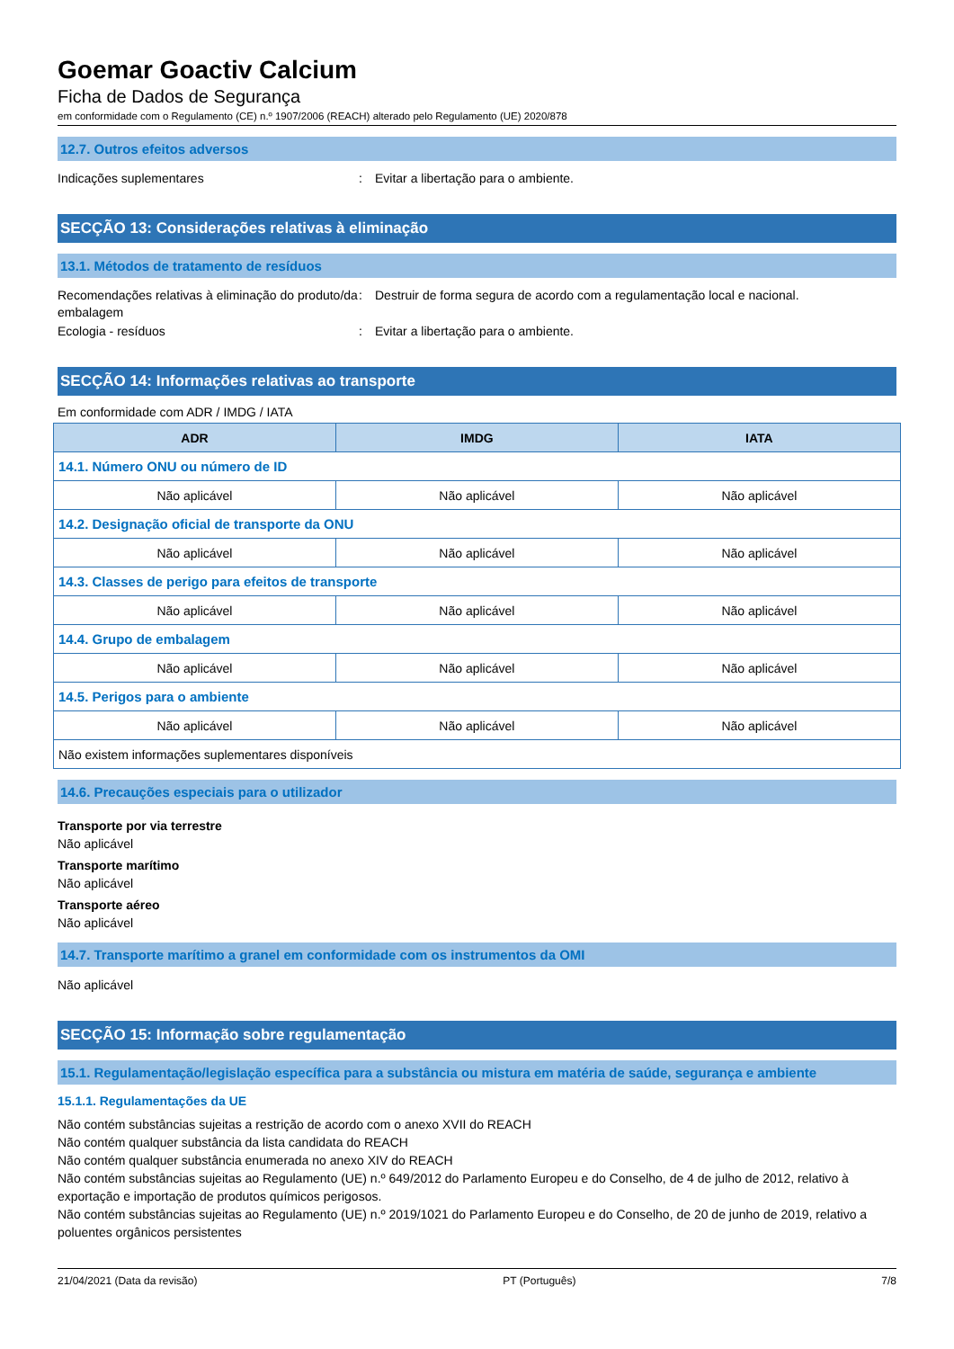Goemar Goactiv Calcium
Ficha de Dados de Segurança
em conformidade com o Regulamento (CE) n.º 1907/2006 (REACH) alterado pelo Regulamento (UE) 2020/878
12.7. Outros efeitos adversos
Indicações suplementares : Evitar a libertação para o ambiente.
SECÇÃO 13: Considerações relativas à eliminação
13.1. Métodos de tratamento de resíduos
Recomendações relativas à eliminação do produto/da embalagem
: Destruir de forma segura de acordo com a regulamentação local e nacional.
Ecologia - resíduos : Evitar a libertação para o ambiente.
SECÇÃO 14: Informações relativas ao transporte
Em conformidade com ADR / IMDG / IATA
| ADR | IMDG | IATA |
| --- | --- | --- |
| 14.1. Número ONU ou número de ID | | |
| Não aplicável | Não aplicável | Não aplicável |
| 14.2. Designação oficial de transporte da ONU | | |
| Não aplicável | Não aplicável | Não aplicável |
| 14.3. Classes de perigo para efeitos de transporte | | |
| Não aplicável | Não aplicável | Não aplicável |
| 14.4. Grupo de embalagem | | |
| Não aplicável | Não aplicável | Não aplicável |
| 14.5. Perigos para o ambiente | | |
| Não aplicável | Não aplicável | Não aplicável |
| Não existem informações suplementares disponíveis | | |
14.6. Precauções especiais para o utilizador
Transporte por via terrestre
Não aplicável
Transporte marítimo
Não aplicável
Transporte aéreo
Não aplicável
14.7. Transporte marítimo a granel em conformidade com os instrumentos da OMI
Não aplicável
SECÇÃO 15: Informação sobre regulamentação
15.1. Regulamentação/legislação específica para a substância ou mistura em matéria de saúde, segurança e ambiente
15.1.1. Regulamentações da UE
Não contém substâncias sujeitas a restrição de acordo com o anexo XVII do REACH
Não contém qualquer substância da lista candidata do REACH
Não contém qualquer substância enumerada no anexo XIV do REACH
Não contém substâncias sujeitas ao Regulamento (UE) n.º 649/2012 do Parlamento Europeu e do Conselho, de 4 de julho de 2012, relativo à exportação e importação de produtos químicos perigosos.
Não contém substâncias sujeitas ao Regulamento (UE) n.º 2019/1021 do Parlamento Europeu e do Conselho, de 20 de junho de 2019, relativo a poluentes orgânicos persistentes
21/04/2021 (Data da revisão) PT (Português) 7/8